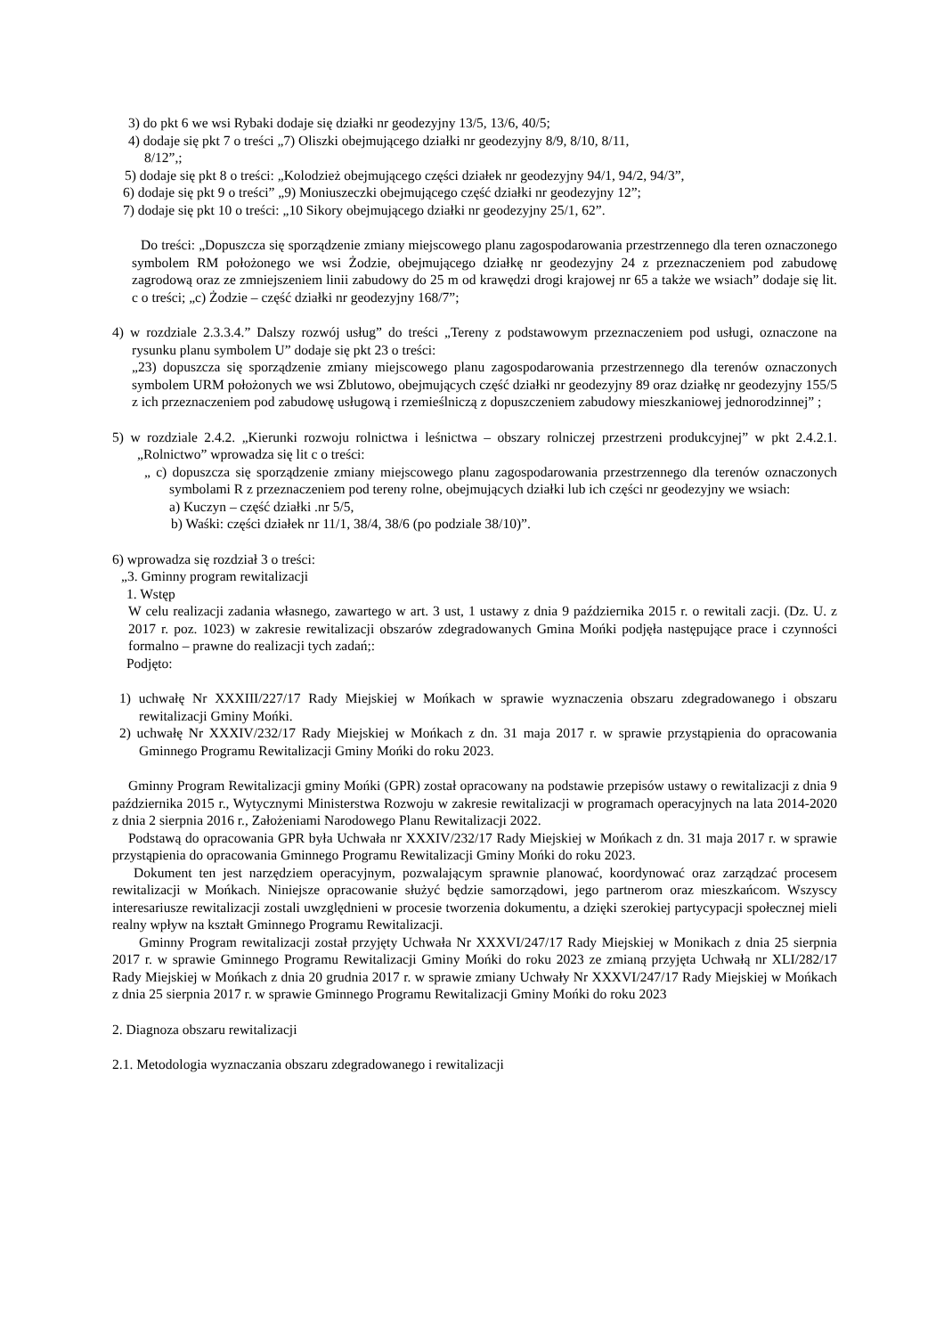3) do pkt 6 we wsi Rybaki dodaje się działki nr geodezyjny 13/5, 13/6, 40/5;
4) dodaje się pkt 7 o treści „7) Oliszki obejmującego działki nr geodezyjny 8/9, 8/10, 8/11,
8/12”,;
5) dodaje się pkt 8 o treści: „Kolodzież obejmującego części działek nr geodezyjny 94/1, 94/2, 94/3”,
6) dodaje się pkt 9 o treści” „9) Moniuszeczki obejmującego część działki nr geodezyjny 12”;
7) dodaje się pkt 10 o treści: „10 Sikory obejmującego działki nr geodezyjny 25/1, 62”.
Do treści: „Dopuszcza się sporządzenie zmiany miejscowego planu zagospodarowania przestrzennego dla teren oznaczonego symbolem RM położonego we wsi Żodzie, obejmującego działkę nr geodezyjny 24 z przeznaczeniem pod zabudowę zagrodową oraz ze zmniejszeniem linii zabudowy do 25 m od krawędzi drogi krajowej nr 65 a także we wsiach” dodaje się lit. c o treści; „c) Żodzie – część działki nr geodezyjny 168/7”;
4) w rozdziale 2.3.3.4.” Dalszy rozwój usług” do treści „Tereny z podstawowym przeznaczeniem pod usługi, oznaczone na rysunku planu symbolem U” dodaje się pkt 23 o treści:
„23) dopuszcza się sporządzenie zmiany miejscowego planu zagospodarowania przestrzennego dla terenów oznaczonych symbolem URM położonych we wsi Zblutowo, obejmujących część działki nr geodezyjny 89 oraz działkę nr geodezyjny 155/5 z ich przeznaczeniem pod zabudowę usługową i rzemieślniczą z dopuszczeniem zabudowy mieszkaniowej jednorodzinnej” ;
5) w rozdziale 2.4.2. „Kierunki rozwoju rolnictwa i leśnictwa – obszary rolniczej przestrzeni produkcyjnej” w pkt 2.4.2.1. „Rolnictwo” wprowadza się lit c o treści:
„ c) dopuszcza się sporządzenie zmiany miejscowego planu zagospodarowania przestrzennego dla terenów oznaczonych symbolami R z przeznaczeniem pod tereny rolne, obejmujących działki lub ich części nr geodezyjny we wsiach:
a) Kuczyn – część działki .nr 5/5,
b) Waśki: części działek nr 11/1, 38/4, 38/6 (po podziale 38/10)”.
6) wprowadza się rozdział 3 o treści:
„3. Gminny program rewitalizacji
1. Wstęp
W celu realizacji zadania własnego, zawartego w art. 3 ust, 1 ustawy z dnia 9 października 2015 r. o rewitali zacji. (Dz. U. z 2017 r. poz. 1023) w zakresie rewitalizacji obszarów zdegradowanych Gmina Mońki podjęła następujące prace i czynności formalno – prawne do realizacji tych zadań;:
Podjęto:
1) uchwałę Nr XXXIII/227/17 Rady Miejskiej w Mońkach w sprawie wyznaczenia obszaru zdegradowanego i obszaru rewitalizacji Gminy Mońki.
2) uchwałę Nr XXXIV/232/17 Rady Miejskiej w Mońkach z dn. 31 maja 2017 r. w sprawie przystąpienia do opracowania Gminnego Programu Rewitalizacji Gminy Mońki do roku 2023.
Gminny Program Rewitalizacji gminy Mońki (GPR) został opracowany na podstawie przepisów ustawy o rewitalizacji z dnia 9 października 2015 r., Wytycznymi Ministerstwa Rozwoju w zakresie rewitalizacji w programach operacyjnych na lata 2014-2020 z dnia 2 sierpnia 2016 r., Założeniami Narodowego Planu Rewitalizacji 2022.
Podstawą do opracowania GPR była Uchwała nr XXXIV/232/17 Rady Miejskiej w Mońkach z dn. 31 maja 2017 r. w sprawie przystąpienia do opracowania Gminnego Programu Rewitalizacji Gminy Mońki do roku 2023.
Dokument ten jest narzędziem operacyjnym, pozwalającym sprawnie planować, koordynować oraz zarządzać procesem rewitalizacji w Mońkach. Niniejsze opracowanie służyć będzie samorządowi, jego partnerom oraz mieszkańcom. Wszyscy interesariusze rewitalizacji zostali uwzględnieni w procesie tworzenia dokumentu, a dzięki szerokiej partycypacji społecznej mieli realny wpływ na kształt Gminnego Programu Rewitalizacji.
Gminny Program rewitalizacji został przyjęty Uchwała Nr XXXVI/247/17 Rady Miejskiej w Monikach z dnia 25 sierpnia 2017 r. w sprawie Gminnego Programu Rewitalizacji Gminy Mońki do roku 2023 ze zmianą przyjęta Uchwałą nr XLI/282/17 Rady Miejskiej w Mońkach z dnia 20 grudnia 2017 r. w sprawie zmiany Uchwały Nr XXXVI/247/17 Rady Miejskiej w Mońkach z dnia 25 sierpnia 2017 r. w sprawie Gminnego Programu Rewitalizacji Gminy Mońki do roku 2023
2. Diagnoza obszaru rewitalizacji
2.1. Metodologia wyznaczania obszaru zdegradowanego i rewitalizacji